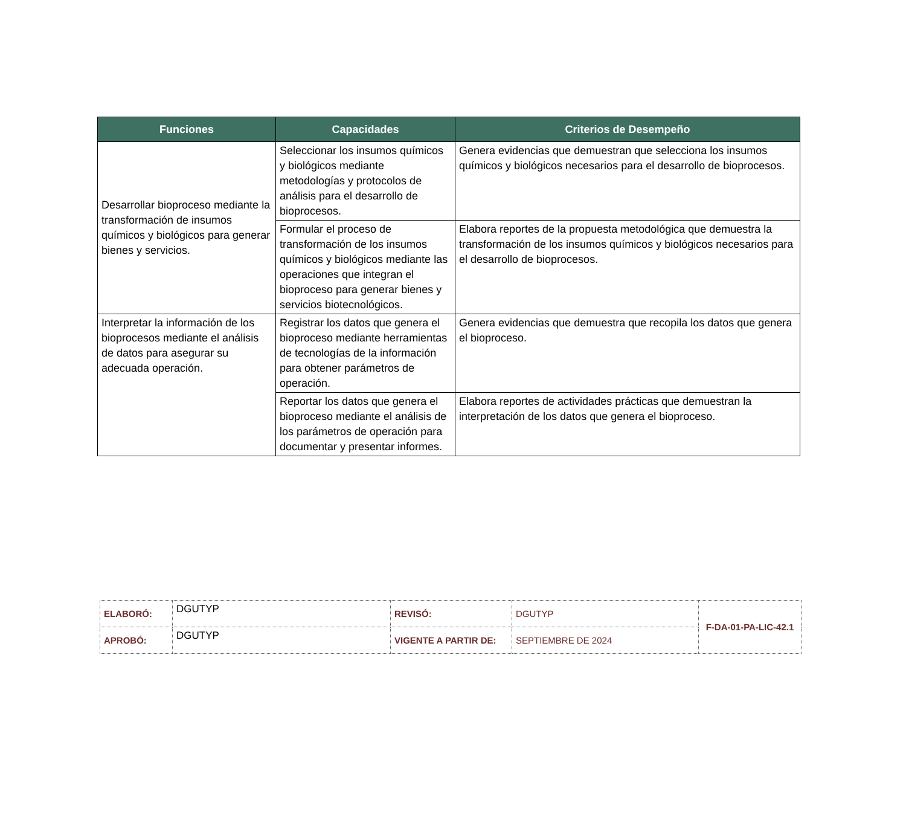| Funciones | Capacidades | Criterios de Desempeño |
| --- | --- | --- |
| Desarrollar bioproceso mediante la transformación de insumos químicos y biológicos para generar bienes y servicios. | Seleccionar los insumos químicos y biológicos mediante metodologías y protocolos de análisis para el desarrollo de bioprocesos. | Genera evidencias que demuestran que selecciona los insumos químicos y biológicos necesarios para el desarrollo de bioprocesos. |
| | Formular el proceso de transformación de los insumos químicos y biológicos mediante las operaciones que integran el bioproceso para generar bienes y servicios biotecnológicos. | Elabora reportes de la propuesta metodológica que demuestra la transformación de los insumos químicos y biológicos necesarios para el desarrollo de bioprocesos. |
| Interpretar la información de los bioprocesos mediante el análisis de datos para asegurar su adecuada operación. | Registrar los datos que genera el bioproceso mediante herramientas de tecnologías de la información para obtener parámetros de operación. | Genera evidencias que demuestra que recopila los datos que genera el bioproceso. |
| | Reportar los datos que genera el bioproceso mediante el análisis de los parámetros de operación para documentar y presentar informes. | Elabora reportes de actividades prácticas que demuestran la interpretación de los datos que genera el bioproceso. |
| ELABORÓ: | DGUTYP | REVISÓ: | DGUTYP | F-DA-01-PA-LIC-42.1 |
| APROBÓ: | DGUTYP | VIGENTE A PARTIR DE: | SEPTIEMBRE DE 2024 | |